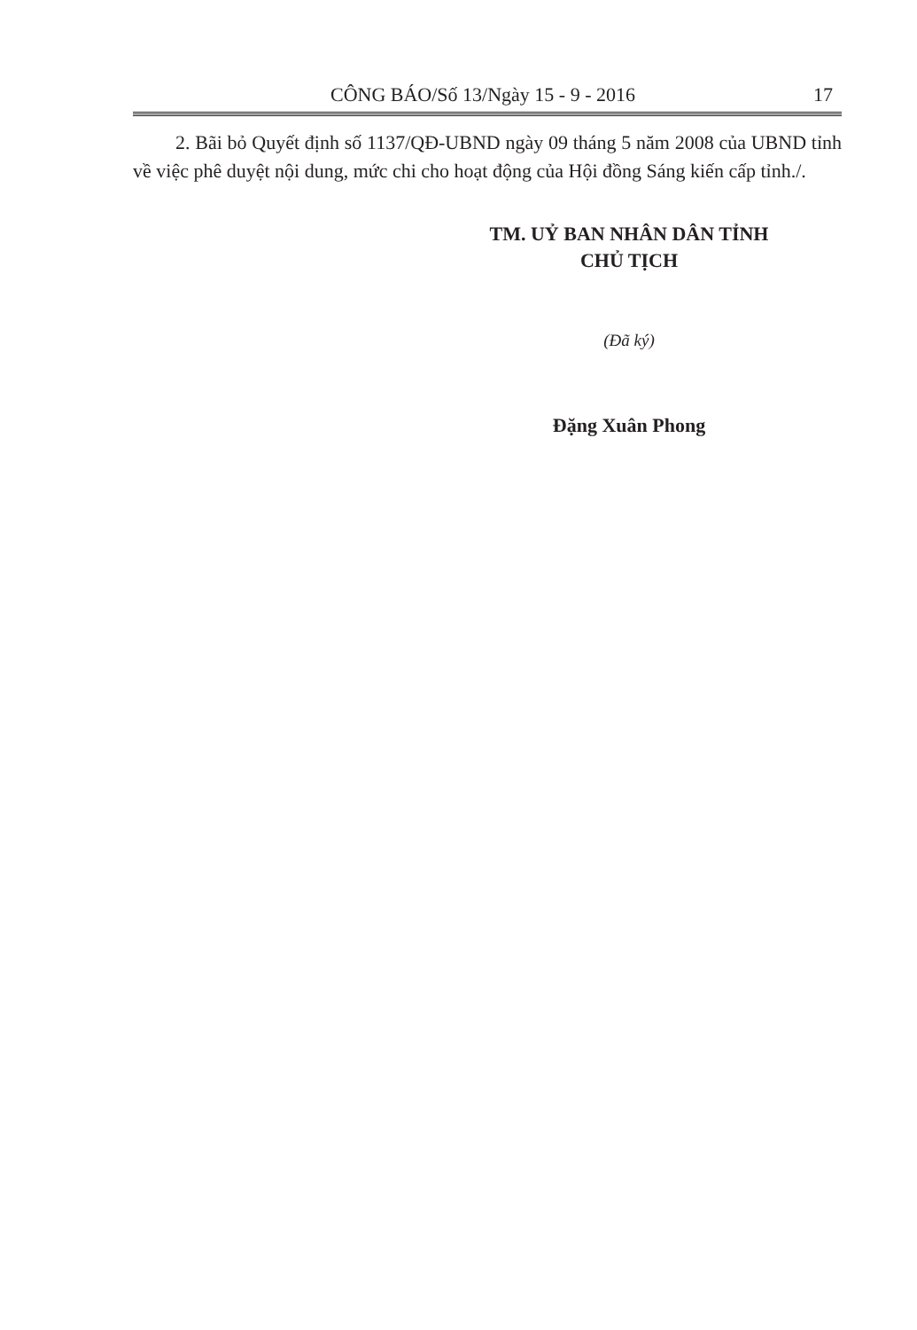CÔNG BÁO/Số 13/Ngày 15 - 9 - 2016
17
2. Bãi bỏ Quyết định số 1137/QĐ-UBND ngày 09 tháng 5 năm 2008 của UBND tỉnh về việc phê duyệt nội dung, mức chi cho hoạt động của Hội đồng Sáng kiến cấp tỉnh./.
TM. UỶ BAN NHÂN DÂN TỈNH
CHỦ TỊCH
(Đã ký)
Đặng Xuân Phong